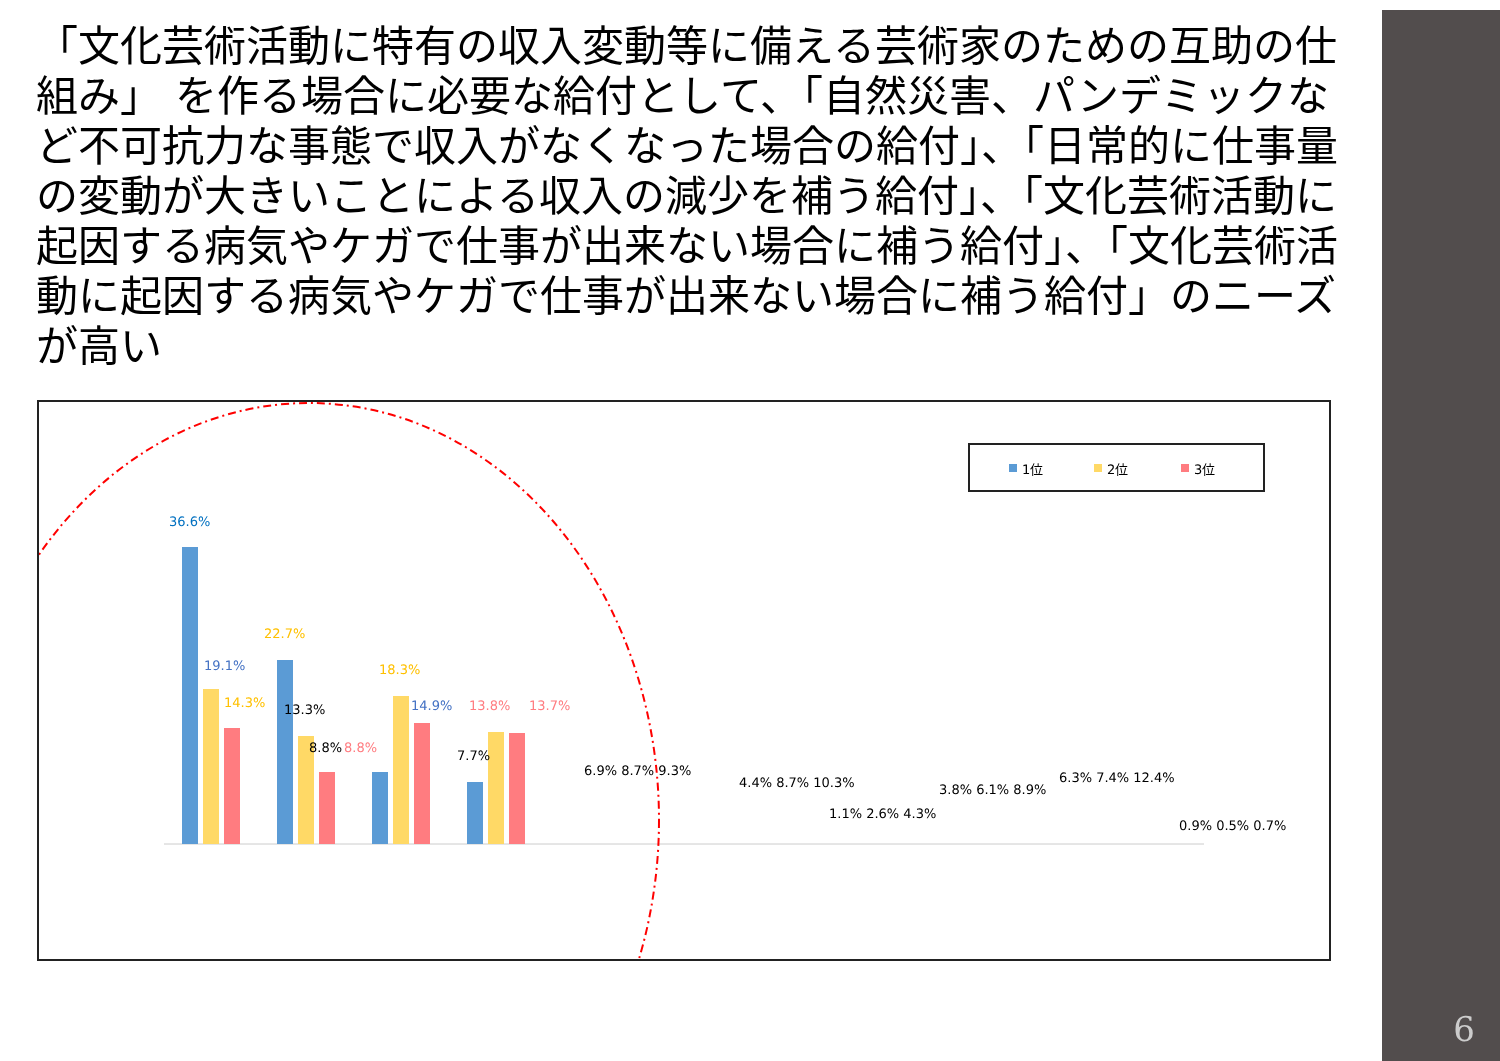「文化芸術活動に特有の収入変動等に備える芸術家のための互助の仕組み」 を作る場合に必要な給付として、「自然災害、パンデミックなど不可抗力な事態で収入がなくなった場合の給付」、「日常的に仕事量の変動が大きいことによる収入の減少を補う給付」、「文化芸術活動に起因する病気やケガで仕事が出来ない場合に補う給付」、「文化芸術活動に起因する病気やケガで仕事が出来ない場合に補う給付」のニーズが高い
1位
2位
3位
36.6%
19.1%
14.3%
22.7%
13.3%
8.8%
18.3%
8.8%
14.9%
7.7%
13.8%
13.7%
6.9% 8.7% 9.3%
4.4% 8.7% 10.3%
1.1% 2.6% 4.3%
3.8% 6.1% 8.9%
6.3% 7.4% 12.4%
0.9% 0.5% 0.7%
自然災害、パンデミックなど不可抗力な事態で収入がなくなった場合の給付
6